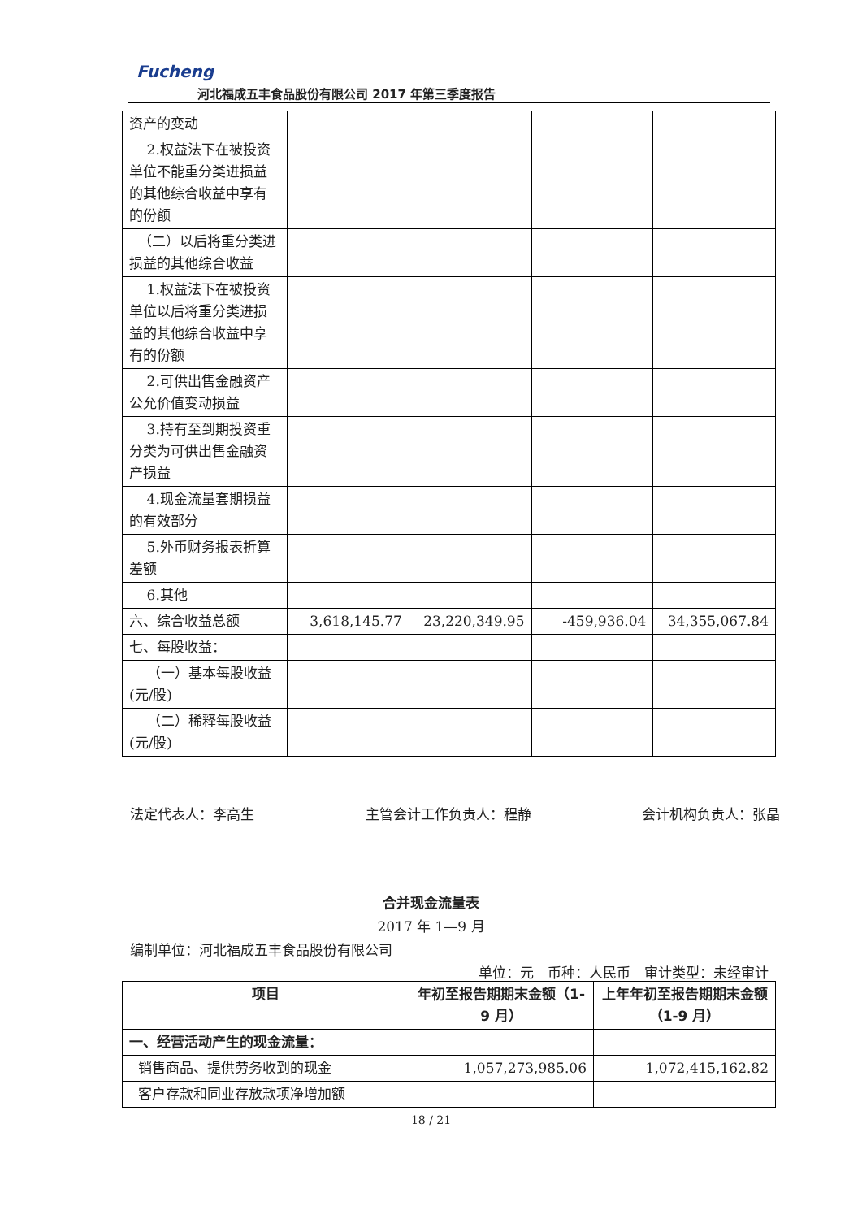Fucheng
河北福成五丰食品股份有限公司 2017 年第三季度报告
| 资产的变动 | | | | |
| 2.权益法下在被投资单位不能重分类进损益的其他综合收益中享有的份额 | | | | |
| （二）以后将重分类进损益的其他综合收益 | | | | |
| 1.权益法下在被投资单位以后将重分类进损益的其他综合收益中享有的份额 | | | | |
| 2.可供出售金融资产公允价值变动损益 | | | | |
| 3.持有至到期投资重分类为可供出售金融资产损益 | | | | |
| 4.现金流量套期损益的有效部分 | | | | |
| 5.外币财务报表折算差额 | | | | |
| 6.其他 | | | | |
| 六、综合收益总额 | 3,618,145.77 | 23,220,349.95 | -459,936.04 | 34,355,067.84 |
| 七、每股收益： | | | | |
| （一）基本每股收益(元/股) | | | | |
| （二）稀释每股收益(元/股) | | | | |
法定代表人：李高生 主管会计工作负责人：程静 会计机构负责人：张晶
合并现金流量表
2017 年 1—9 月
编制单位：河北福成五丰食品股份有限公司
单位：元　币种：人民币　审计类型：未经审计
| 项目 | 年初至报告期期末金额（1-9 月） | 上年年初至报告期期末金额（1-9 月） |
| --- | --- | --- |
| 一、经营活动产生的现金流量： | | |
| 销售商品、提供劳务收到的现金 | 1,057,273,985.06 | 1,072,415,162.82 |
| 客户存款和同业存放款项净增加额 | | |
18 / 21